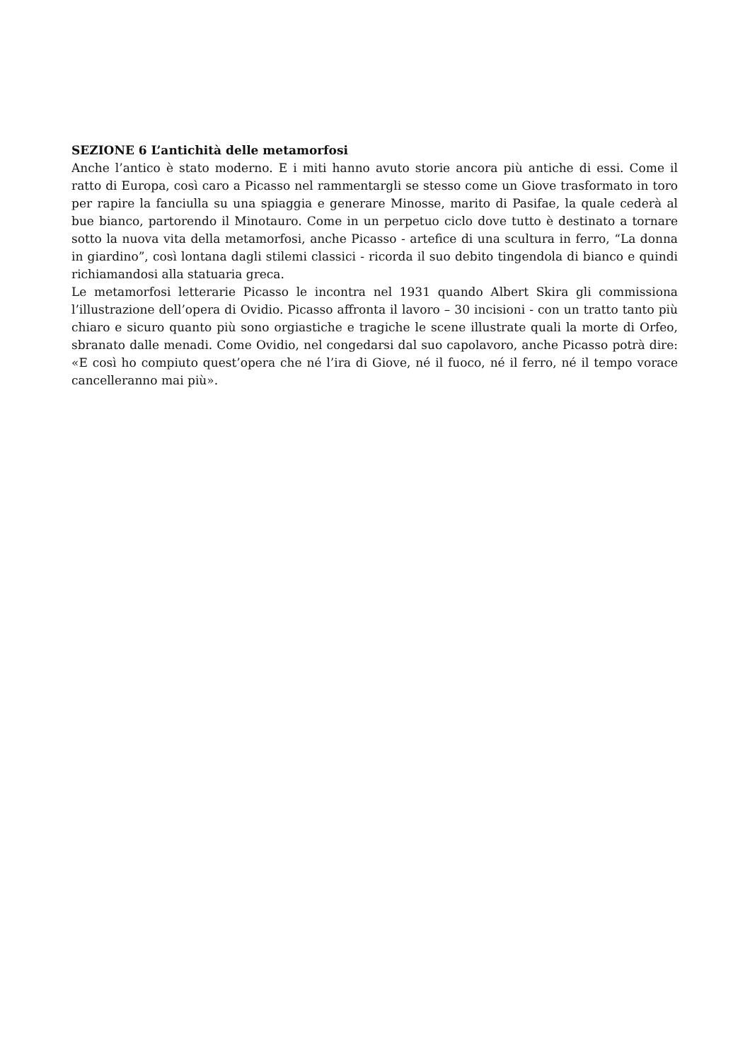SEZIONE 6 L’antichità delle metamorfosi
Anche l’antico è stato moderno. E i miti hanno avuto storie ancora più antiche di essi. Come il ratto di Europa, così caro a Picasso nel rammentargli se stesso come un Giove trasformato in toro per rapire la fanciulla su una spiaggia e generare Minosse, marito di Pasifae, la quale cederà al bue bianco, partorendo il Minotauro. Come in un perpetuo ciclo dove tutto è destinato a tornare sotto la nuova vita della metamorfosi, anche Picasso - artefice di una scultura in ferro, “La donna in giardino”, così lontana dagli stilemi classici - ricorda il suo debito tingendola di bianco e quindi richiamandosi alla statuaria greca.
Le metamorfosi letterarie Picasso le incontra nel 1931 quando Albert Skira gli commissiona l’illustrazione dell’opera di Ovidio. Picasso affronta il lavoro – 30 incisioni - con un tratto tanto più chiaro e sicuro quanto più sono orgiastiche e tragiche le scene illustrate quali la morte di Orfeo, sbranato dalle menadi. Come Ovidio, nel congedarsi dal suo capolavoro, anche Picasso potrà dire: «E così ho compiuto quest’opera che né l’ira di Giove, né il fuoco, né il ferro, né il tempo vorace cancelleranno mai più».